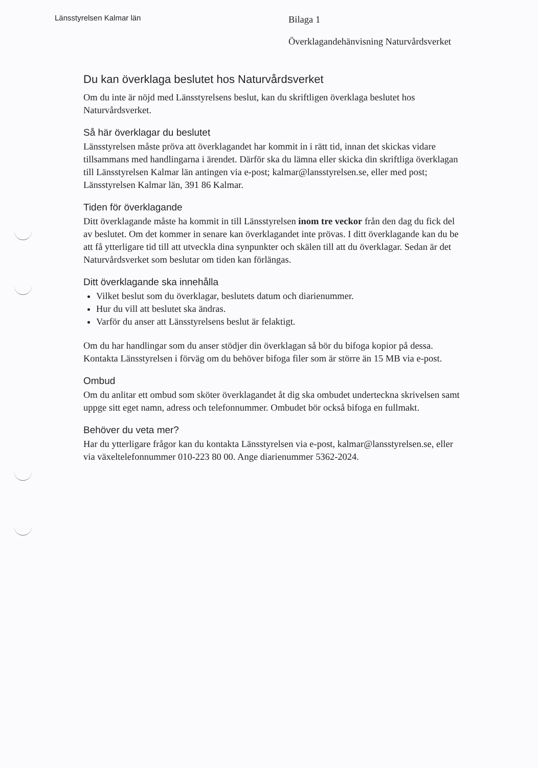Länsstyrelsen Kalmar län
Bilaga 1
Överklagandehänvisning Naturvårdsverket
Du kan överklaga beslutet hos Naturvårdsverket
Om du inte är nöjd med Länsstyrelsens beslut, kan du skriftligen överklaga beslutet hos Naturvårdsverket.
Så här överklagar du beslutet
Länsstyrelsen måste pröva att överklagandet har kommit in i rätt tid, innan det skickas vidare tillsammans med handlingarna i ärendet. Därför ska du lämna eller skicka din skriftliga överklagan till Länsstyrelsen Kalmar län antingen via e-post; kalmar@lansstyrelsen.se, eller med post; Länsstyrelsen Kalmar län, 391 86 Kalmar.
Tiden för överklagande
Ditt överklagande måste ha kommit in till Länsstyrelsen inom tre veckor från den dag du fick del av beslutet. Om det kommer in senare kan överklagandet inte prövas. I ditt överklagande kan du be att få ytterligare tid till att utveckla dina synpunkter och skälen till att du överklagar. Sedan är det Naturvårdsverket som beslutar om tiden kan förlängas.
Ditt överklagande ska innehålla
Vilket beslut som du överklagar, beslutets datum och diarienummer.
Hur du vill att beslutet ska ändras.
Varför du anser att Länsstyrelsens beslut är felaktigt.
Om du har handlingar som du anser stödjer din överklagan så bör du bifoga kopior på dessa. Kontakta Länsstyrelsen i förväg om du behöver bifoga filer som är större än 15 MB via e-post.
Ombud
Om du anlitar ett ombud som sköter överklagandet åt dig ska ombudet underteckna skrivelsen samt uppge sitt eget namn, adress och telefonnummer. Ombudet bör också bifoga en fullmakt.
Behöver du veta mer?
Har du ytterligare frågor kan du kontakta Länsstyrelsen via e-post, kalmar@lansstyrelsen.se, eller via växeltelefonnummer 010-223 80 00. Ange diarienummer 5362-2024.